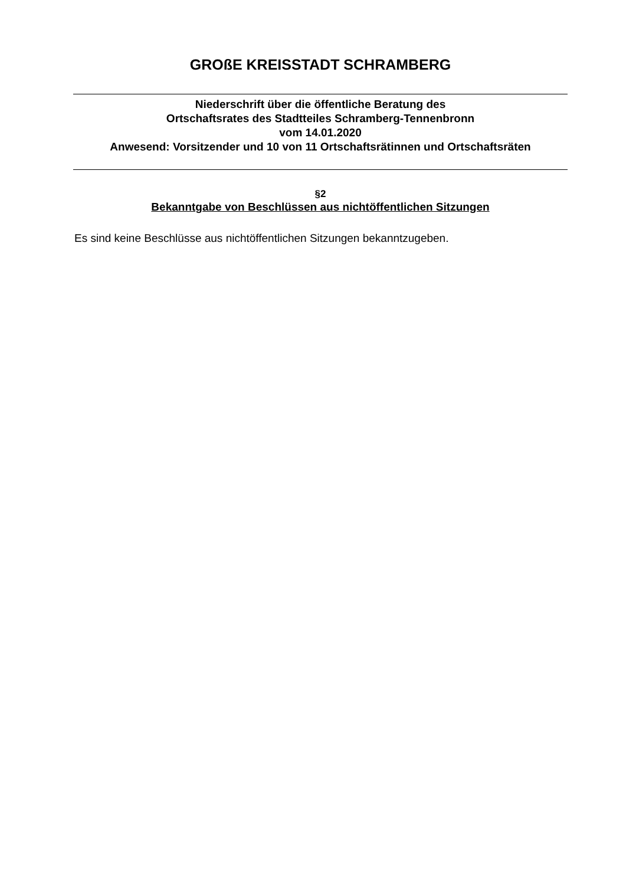GROßE KREISSTADT SCHRAMBERG
Niederschrift über die öffentliche Beratung des
Ortschaftsrates des Stadtteiles Schramberg-Tennenbronn
vom 14.01.2020
Anwesend: Vorsitzender und 10 von 11 Ortschaftsrätinnen und Ortschaftsräten
§2
Bekanntgabe von Beschlüssen aus nichtöffentlichen Sitzungen
Es sind keine Beschlüsse aus nichtöffentlichen Sitzungen bekanntzugeben.